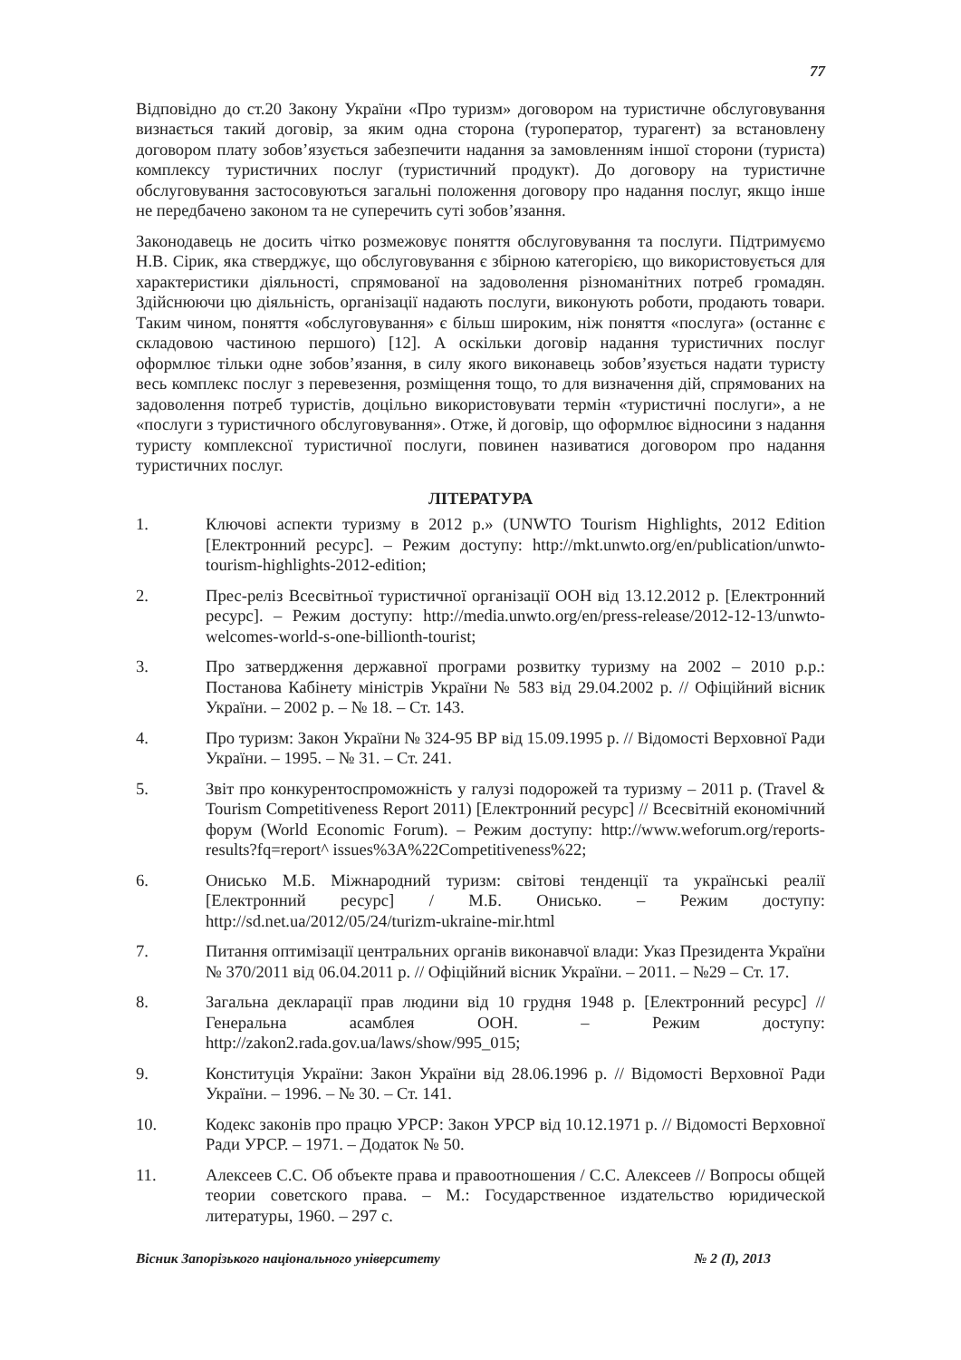77
Відповідно до ст.20 Закону України «Про туризм» договором на туристичне обслуговування визнається такий договір, за яким одна сторона (туроператор, турагент) за встановлену договором плату зобов’язується забезпечити надання за замовленням іншої сторони (туриста) комплексу туристичних послуг (туристичний продукт). До договору на туристичне обслуговування застосовуються загальні положення договору про надання послуг, якщо інше не передбачено законом та не суперечить суті зобов’язання.
Законодавець не досить чітко розмежовує поняття обслуговування та послуги. Підтримуємо Н.В. Сірик, яка стверджує, що обслуговування є збірною категорією, що використовується для характеристики діяльності, спрямованої на задоволення різноманітних потреб громадян. Здійснюючи цю діяльність, організації надають послуги, виконують роботи, продають товари. Таким чином, поняття «обслуговування» є більш широким, ніж поняття «послуга» (останнє є складовою частиною першого) [12]. А оскільки договір надання туристичних послуг оформлює тільки одне зобов’язання, в силу якого виконавець зобов’язується надати туристу весь комплекс послуг з перевезення, розміщення тощо, то для визначення дій, спрямованих на задоволення потреб туристів, доцільно використовувати термін «туристичні послуги», а не «послуги з туристичного обслуговування». Отже, й договір, що оформлює відносини з надання туристу комплексної туристичної послуги, повинен називатися договором про надання туристичних послуг.
ЛІТЕРАТУРА
1. Ключові аспекти туризму в 2012 р.» (UNWTO Tourism Highlights, 2012 Edition [Електронний ресурс]. – Режим доступу: http://mkt.unwto.org/en/publication/unwto-tourism-highlights-2012-edition;
2. Прес-реліз Всесвітньої туристичної організації ООН від 13.12.2012 р. [Електронний ресурс]. – Режим доступу: http://media.unwto.org/en/press-release/2012-12-13/unwto-welcomes-world-s-one-billionth-tourist;
3. Про затвердження державної програми розвитку туризму на 2002 – 2010 р.р.: Постанова Кабінету міністрів України № 583 від 29.04.2002 р. // Офіційний вісник України. – 2002 р. – № 18. – Ст. 143.
4. Про туризм: Закон України № 324-95 ВР від 15.09.1995 р. // Відомості Верховної Ради України. – 1995. – № 31. – Ст. 241.
5. Звіт про конкурентоспроможність у галузі подорожей та туризму – 2011 р. (Travel & Tourism Competitiveness Report 2011) [Електронний ресурс] // Всесвітній економічний форум (World Economic Forum). – Режим доступу: http://www.weforum.org/reports-results?fq=report^ issues%3A%22Competitiveness%22;
6. Онисько М.Б. Міжнародний туризм: світові тенденції та українські реалії [Електронний ресурс] / М.Б. Онисько. – Режим доступу: http://sd.net.ua/2012/05/24/turizm-ukraine-mir.html
7. Питання оптимізації центральних органів виконавчої влади: Указ Президента України № 370/2011 від 06.04.2011 р. // Офіційний вісник України. – 2011. – №29 – Ст. 17.
8. Загальна декларації прав людини від 10 грудня 1948 р. [Електронний ресурс] // Генеральна асамблея ООН. – Режим доступу: http://zakon2.rada.gov.ua/laws/show/995_015;
9. Конституція України: Закон України від 28.06.1996 р. // Відомості Верховної Ради України. – 1996. – № 30. – Ст. 141.
10. Кодекс законів про працю УРСР: Закон УРСР від 10.12.1971 р. // Відомості Верховної Ради УРСР. – 1971. – Додаток № 50.
11. Алексеев С.С. Об объекте права и правоотношения / С.С. Алексеев // Вопросы общей теории советского права. – М.: Государственное издательство юридической литературы, 1960. – 297 с.
Вісник Запорізького національного університету № 2 (I), 2013